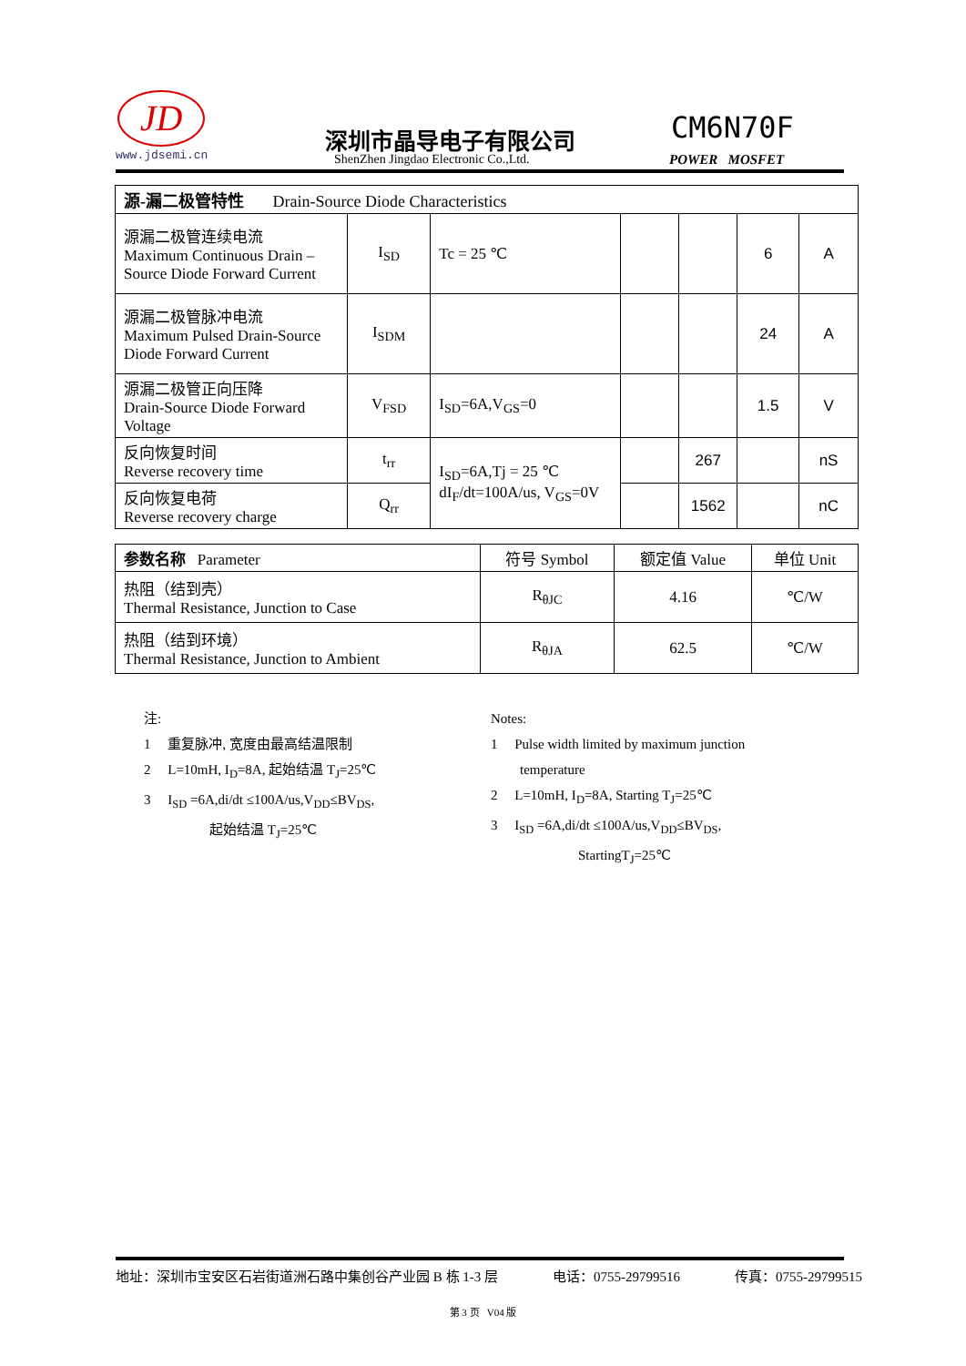JD
www.jdsemi.cn
深圳市晶导电子有限公司
ShenZhen Jingdao Electronic Co.,Ltd.
CM6N70F
POWER MOSFET
| 源-漏二极管特性 Drain-Source Diode Characteristics | | | | | | |
| 源漏二极管连续电流 Maximum Continuous Drain –Source Diode Forward Current | I<sub>SD</sub> | Tc = 25 ℃ | | | 6 | A |
| 源漏二极管脉冲电流 Maximum Pulsed Drain-Source Diode Forward Current | I<sub>SDM</sub> | | | | 24 | A |
| 源漏二极管正向压降 Drain-Source Diode Forward Voltage | V<sub>FSD</sub> | I<sub>SD</sub>=6A,V<sub>GS</sub>=0 | | | 1.5 | V |
| 反向恢复时间 Reverse recovery time | t<sub>rr</sub> | I<sub>SD</sub>=6A,Tj = 25 ℃ dI<sub>F</sub>/dt=100A/us, V<sub>GS</sub>=0V | | 267 | | nS |
| 反向恢复电荷 Reverse recovery charge | Q<sub>rr</sub> | | | 1562 | | nC |
| 参数名称 Parameter | 符号 Symbol | 额定值 Value | 单位 Unit |
| --- | --- | --- | --- |
| 热阻（结到壳） Thermal Resistance, Junction to Case | R<sub>θJC</sub> | 4.16 | ℃/W |
| 热阻（结到环境） Thermal Resistance, Junction to Ambient | R<sub>θJA</sub> | 62.5 | ℃/W |
注:
1 重复脉冲, 宽度由最高结温限制
2 L=10mH, I<sub>D</sub>=8A, 起始结温 T<sub>J</sub>=25℃
3 I<sub>SD</sub> =6A,di/dt ≤100A/us,V<sub>DD</sub>≤BV<sub>DS</sub>,
起始结温 T<sub>J</sub>=25℃
Notes:
1 Pulse width limited by maximum junction
temperature
2 L=10mH, I<sub>D</sub>=8A, Starting T<sub>J</sub>=25℃
3 I<sub>SD</sub> =6A,di/dt ≤100A/us,V<sub>DD</sub>≤BV<sub>DS</sub>,
StartingT<sub>J</sub>=25℃
地址：深圳市宝安区石岩街道洲石路中集创谷产业园 B 栋 1-3 层 电话：0755-29799516 传真：0755-29799515
第 3 页 V04 版